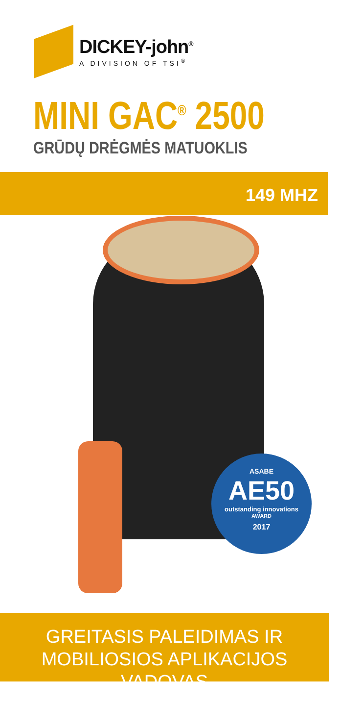DICKEY-john<sup>®</sup>
A DIVISION OF TSI<sup>®</sup>
MINI GAC<sup>®</sup> 2500
GRŪDŲ DRĖGMĖS MATUOKLIS
149 MHZ
ASABE
AE50
outstanding innovations
AWARD
2017
GREITASIS PALEIDIMAS IR
MOBILIOSIOS APLIKACIJOS VADOVAS